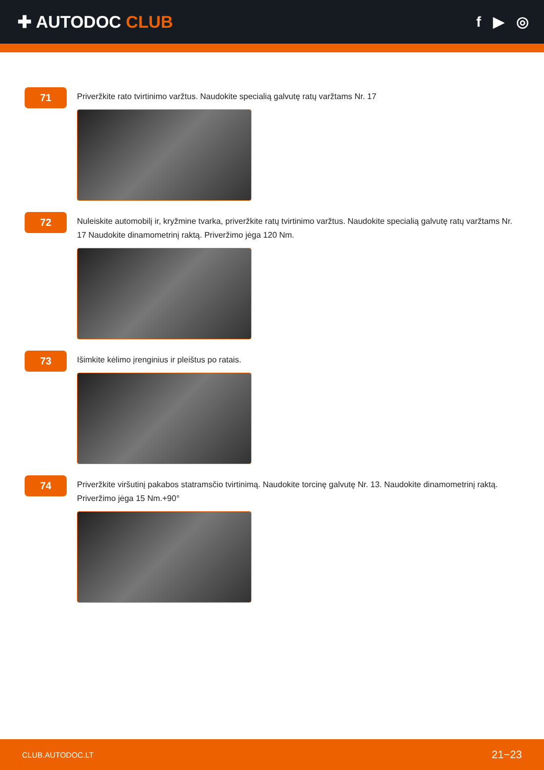✚ AUTODOC CLUB
f ▶ ◎
71
Priveržkite rato tvirtinimo varžtus. Naudokite specialią galvutę ratų varžtams Nr. 17
72
Nuleiskite automobilį ir, kryžmine tvarka, priveržkite ratų tvirtinimo varžtus. Naudokite specialią galvutę ratų varžtams Nr. 17 Naudokite dinamometrinį raktą. Priveržimo jėga 120 Nm.
73
Išimkite kėlimo įrenginius ir pleištus po ratais.
74
Priveržkite viršutinį pakabos statramsčio tvirtinimą. Naudokite torcinę galvutę Nr. 13. Naudokite dinamometrinį raktą. Priveržimo jėga 15 Nm.+90°
CLUB.AUTODOC.LT 21−23